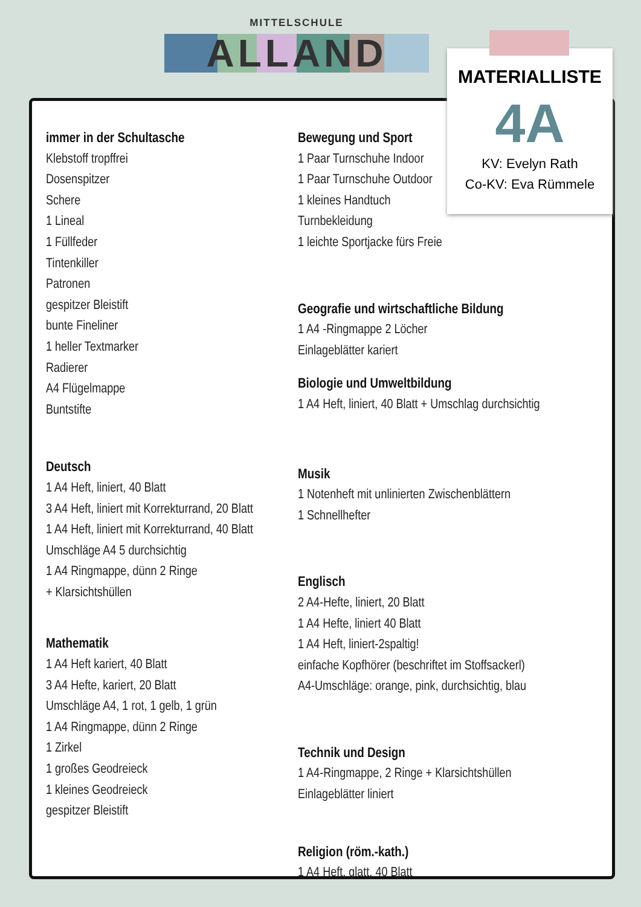MITTELSCHULE
ALLAND
immer in der Schultasche
Klebstoff tropffrei
Dosenspitzer
Schere
1 Lineal
1 Füllfeder
Tintenkiller
Patronen
gespitzer Bleistift
bunte Fineliner
1 heller Textmarker
Radierer
A4 Flügelmappe
Buntstifte
Deutsch
1 A4 Heft, liniert, 40 Blatt
3 A4 Heft, liniert mit Korrekturrand, 20 Blatt
1 A4 Heft, liniert mit Korrekturrand, 40 Blatt
Umschläge A4 5 durchsichtig
1 A4 Ringmappe, dünn 2 Ringe
+ Klarsichtshüllen
Mathematik
1 A4 Heft kariert, 40 Blatt
3 A4 Hefte, kariert, 20 Blatt
Umschläge A4, 1 rot, 1 gelb, 1 grün
1 A4 Ringmappe, dünn 2 Ringe
1 Zirkel
1 großes Geodreieck
1 kleines Geodreieck
gespitzer Bleistift
Bewegung und Sport
1 Paar Turnschuhe Indoor
1 Paar Turnschuhe Outdoor
1 kleines Handtuch
Turnbekleidung
1 leichte Sportjacke fürs Freie
Geografie und wirtschaftliche Bildung
1 A4 -Ringmappe 2 Löcher
Einlageblätter kariert
Biologie und Umweltbildung
1 A4 Heft, liniert, 40 Blatt + Umschlag durchsichtig
Musik
1 Notenheft mit unlinierten Zwischenblättern
1 Schnellhefter
Englisch
2 A4-Hefte, liniert, 20 Blatt
1 A4 Hefte, liniert 40 Blatt
1 A4 Heft, liniert-2spaltig!
einfache Kopfhörer (beschriftet im Stoffsackerl)
A4-Umschläge: orange, pink, durchsichtig, blau
Technik und Design
1 A4-Ringmappe, 2 Ringe + Klarsichtshüllen
Einlageblätter liniert
Religion (röm.-kath.)
1 A4 Heft, glatt, 40 Blatt
MATERIALLISTE
4A
KV: Evelyn Rath
Co-KV: Eva Rümmele